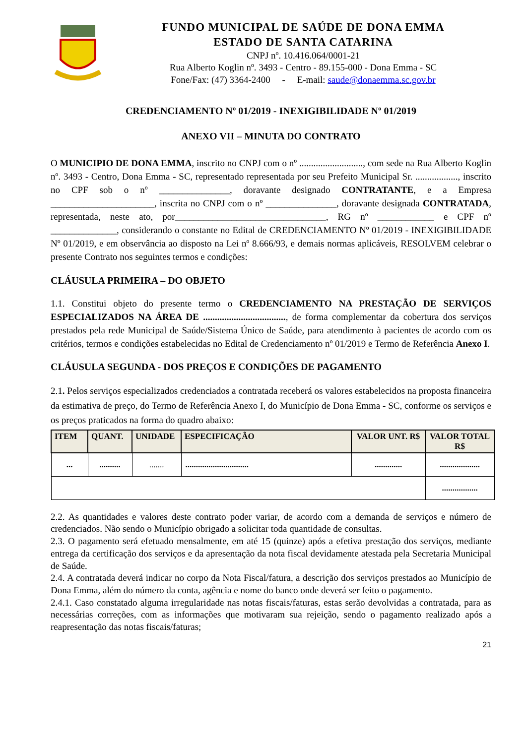FUNDO MUNICIPAL DE SAÚDE DE DONA EMMA
ESTADO DE SANTA CATARINA
CNPJ nº. 10.416.064/0001-21
Rua Alberto Koglin nº. 3493 - Centro - 89.155-000 - Dona Emma - SC
Fone/Fax: (47) 3364-2400 - E-mail: saude@donaemma.sc.gov.br
CREDENCIAMENTO Nº 01/2019 - INEXIGIBILIDADE Nº 01/2019
ANEXO VII – MINUTA DO CONTRATO
O MUNICIPIO DE DONA EMMA, inscrito no CNPJ com o nº ..........................., com sede na Rua Alberto Koglin nº. 3493 - Centro, Dona Emma - SC, representado representada por seu Prefeito Municipal Sr. .................., inscrito no CPF sob o nº _______________, doravante designado CONTRATANTE, e a Empresa ______________________, inscrita no CNPJ com o nº _______________, doravante designada CONTRATADA, representada, neste ato, por________________________________, RG nº ____________ e CPF nº ______________, considerando o constante no Edital de CREDENCIAMENTO Nº 01/2019 - INEXIGIBILIDADE Nº 01/2019, e em observância ao disposto na Lei nº 8.666/93, e demais normas aplicáveis, RESOLVEM celebrar o presente Contrato nos seguintes termos e condições:
CLÁUSULA PRIMEIRA – DO OBJETO
1.1. Constitui objeto do presente termo o CREDENCIAMENTO NA PRESTAÇÃO DE SERVIÇOS ESPECIALIZADOS NA ÁREA DE ..................................., de forma complementar da cobertura dos serviços prestados pela rede Municipal de Saúde/Sistema Único de Saúde, para atendimento à pacientes de acordo com os critérios, termos e condições estabelecidas no Edital de Credenciamento nº 01/2019 e Termo de Referência Anexo I.
CLÁUSULA SEGUNDA - DOS PREÇOS E CONDIÇÕES DE PAGAMENTO
2.1. Pelos serviços especializados credenciados a contratada receberá os valores estabelecidos na proposta financeira da estimativa de preço, do Termo de Referência Anexo I, do Município de Dona Emma - SC, conforme os serviços e os preços praticados na forma do quadro abaixo:
| ITEM | QUANT. | UNIDADE | ESPECIFICAÇÃO | VALOR UNT. R$ | VALOR TOTAL R$ |
| --- | --- | --- | --- | --- | --- |
| ... | .......... | ....... | .............................. | ............. | ................... |
| | | | | | ................. |
2.2. As quantidades e valores deste contrato poder variar, de acordo com a demanda de serviços e número de credenciados. Não sendo o Município obrigado a solicitar toda quantidade de consultas.
2.3. O pagamento será efetuado mensalmente, em até 15 (quinze) após a efetiva prestação dos serviços, mediante entrega da certificação dos serviços e da apresentação da nota fiscal devidamente atestada pela Secretaria Municipal de Saúde.
2.4. A contratada deverá indicar no corpo da Nota Fiscal/fatura, a descrição dos serviços prestados ao Município de Dona Emma, além do número da conta, agência e nome do banco onde deverá ser feito o pagamento.
2.4.1. Caso constatado alguma irregularidade nas notas fiscais/faturas, estas serão devolvidas a contratada, para as necessárias correções, com as informações que motivaram sua rejeição, sendo o pagamento realizado após a reapresentação das notas fiscais/faturas;
21